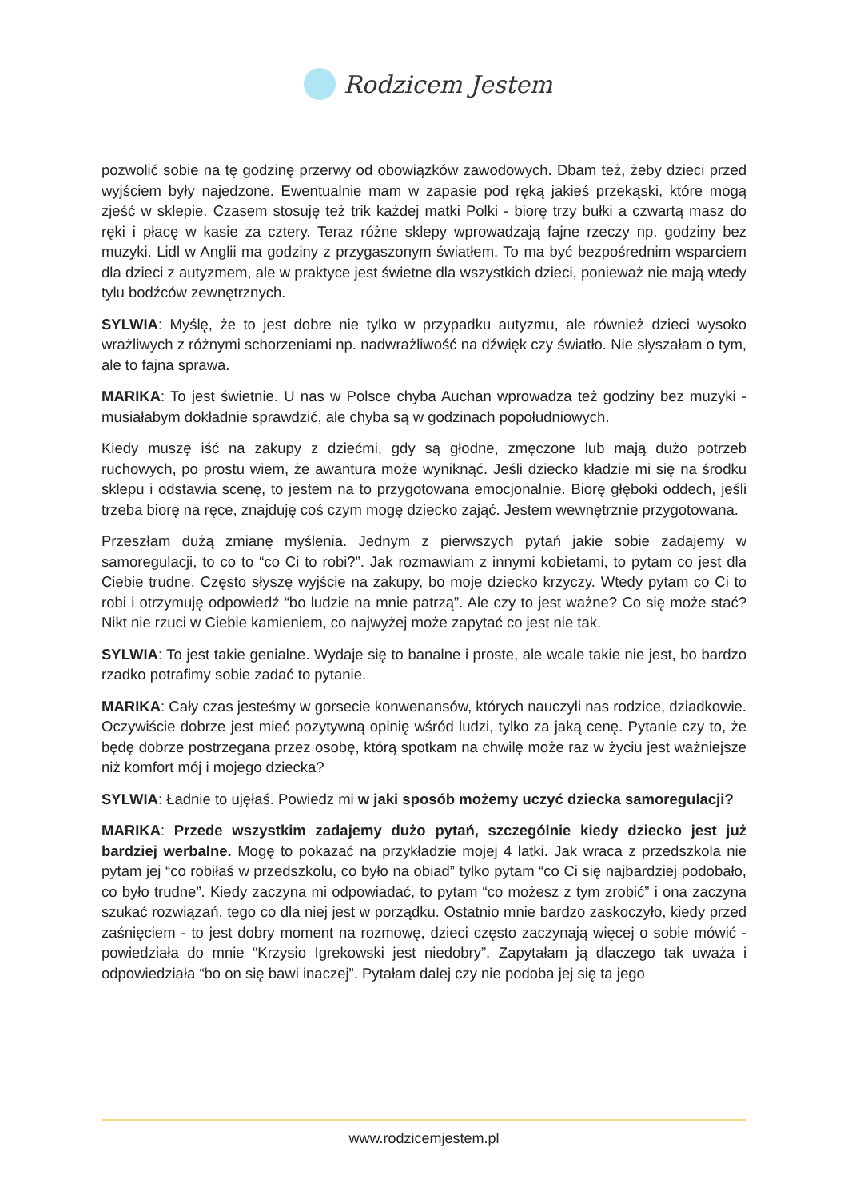Rodzicem Jestem
pozwolić sobie na tę godzinę przerwy od obowiązków zawodowych. Dbam też, żeby dzieci przed wyjściem były najedzone. Ewentualnie mam w zapasie pod ręką jakieś przekąski, które mogą zjeść w sklepie. Czasem stosuję też trik każdej matki Polki - biorę trzy bułki a czwartą masz do ręki i płacę w kasie za cztery. Teraz różne sklepy wprowadzają fajne rzeczy np. godziny bez muzyki. Lidl w Anglii ma godziny z przygaszonym światłem. To ma być bezpośrednim wsparciem dla dzieci z autyzmem, ale w praktyce jest świetne dla wszystkich dzieci, ponieważ nie mają wtedy tylu bodźców zewnętrznych.
SYLWIA: Myślę, że to jest dobre nie tylko w przypadku autyzmu, ale również dzieci wysoko wrażliwych z różnymi schorzeniami np. nadwrażliwość na dźwięk czy światło. Nie słyszałam o tym, ale to fajna sprawa.
MARIKA: To jest świetnie. U nas w Polsce chyba Auchan wprowadza też godziny bez muzyki - musiałabym dokładnie sprawdzić, ale chyba są w godzinach popołudniowych.
Kiedy muszę iść na zakupy z dziećmi, gdy są głodne, zmęczone lub mają dużo potrzeb ruchowych, po prostu wiem, że awantura może wyniknąć. Jeśli dziecko kładzie mi się na środku sklepu i odstawia scenę, to jestem na to przygotowana emocjonalnie. Biorę głęboki oddech, jeśli trzeba biorę na ręce, znajduję coś czym mogę dziecko zająć. Jestem wewnętrznie przygotowana.
Przeszłam dużą zmianę myślenia. Jednym z pierwszych pytań jakie sobie zadajemy w samoregulacji, to co to “co Ci to robi?”. Jak rozmawiam z innymi kobietami, to pytam co jest dla Ciebie trudne. Często słyszę wyjście na zakupy, bo moje dziecko krzyczy. Wtedy pytam co Ci to robi i otrzymuję odpowiedź “bo ludzie na mnie patrzą”. Ale czy to jest ważne? Co się może stać? Nikt nie rzuci w Ciebie kamieniem, co najwyżej może zapytać co jest nie tak.
SYLWIA: To jest takie genialne. Wydaje się to banalne i proste, ale wcale takie nie jest, bo bardzo rzadko potrafimy sobie zadać to pytanie.
MARIKA: Cały czas jesteśmy w gorsecie konwenansów, których nauczyli nas rodzice, dziadkowie. Oczywiście dobrze jest mieć pozytywną opinię wśród ludzi, tylko za jaką cenę. Pytanie czy to, że będę dobrze postrzegana przez osobę, którą spotkam na chwilę może raz w życiu jest ważniejsze niż komfort mój i mojego dziecka?
SYLWIA: Ładnie to ujęłaś. Powiedz mi w jaki sposób możemy uczyć dziecka samoregulacji?
MARIKA: Przede wszystkim zadajemy dużo pytań, szczególnie kiedy dziecko jest już bardziej werbalne. Mogę to pokazać na przykładzie mojej 4 latki. Jak wraca z przedszkola nie pytam jej “co robiłaś w przedszkolu, co było na obiad” tylko pytam “co Ci się najbardziej podobało, co było trudne”. Kiedy zaczyna mi odpowiadać, to pytam “co możesz z tym zrobić” i ona zaczyna szukać rozwiązań, tego co dla niej jest w porządku. Ostatnio mnie bardzo zaskoczyło, kiedy przed zaśnięciem - to jest dobry moment na rozmowę, dzieci często zaczynają więcej o sobie mówić - powiedziała do mnie “Krzysio Igrekowski jest niedobry”. Zapytałam ją dlaczego tak uważa i odpowiedziała “bo on się bawi inaczej”. Pytałam dalej czy nie podoba jej się ta jego
www.rodzicemjestem.pl